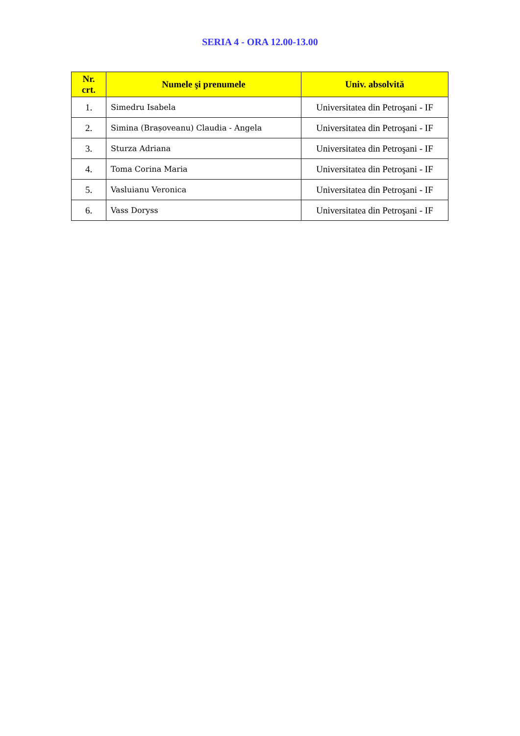SERIA 4 - ORA 12.00-13.00
| Nr. crt. | Numele şi prenumele | Univ. absolvită |
| --- | --- | --- |
| 1. | Simedru Isabela | Universitatea din Petroşani - IF |
| 2. | Simina (Brașoveanu) Claudia - Angela | Universitatea din Petroşani - IF |
| 3. | Sturza Adriana | Universitatea din Petroşani - IF |
| 4. | Toma Corina Maria | Universitatea din Petroşani - IF |
| 5. | Vasluianu Veronica | Universitatea din Petroşani - IF |
| 6. | Vass Doryss | Universitatea din Petroşani - IF |